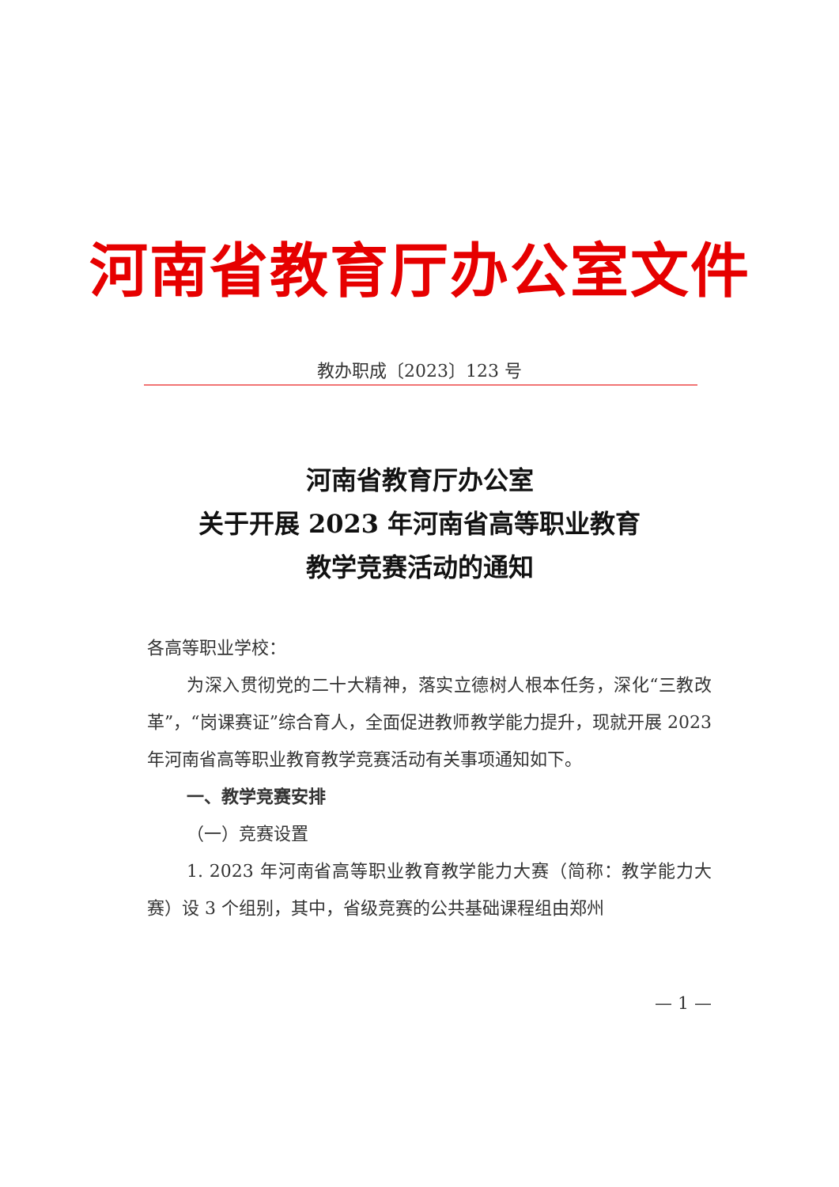河南省教育厅办公室文件
教办职成〔2023〕123 号
河南省教育厅办公室
关于开展 2023 年河南省高等职业教育
教学竞赛活动的通知
各高等职业学校：
为深入贯彻党的二十大精神，落实立德树人根本任务，深化“三教改革”，“岗课赛证”综合育人，全面促进教师教学能力提升，现就开展 2023 年河南省高等职业教育教学竞赛活动有关事项通知如下。
一、教学竞赛安排
（一）竞赛设置
1. 2023 年河南省高等职业教育教学能力大赛（简称：教学能力大赛）设 3 个组别，其中，省级竞赛的公共基础课程组由郑州
— 1 —